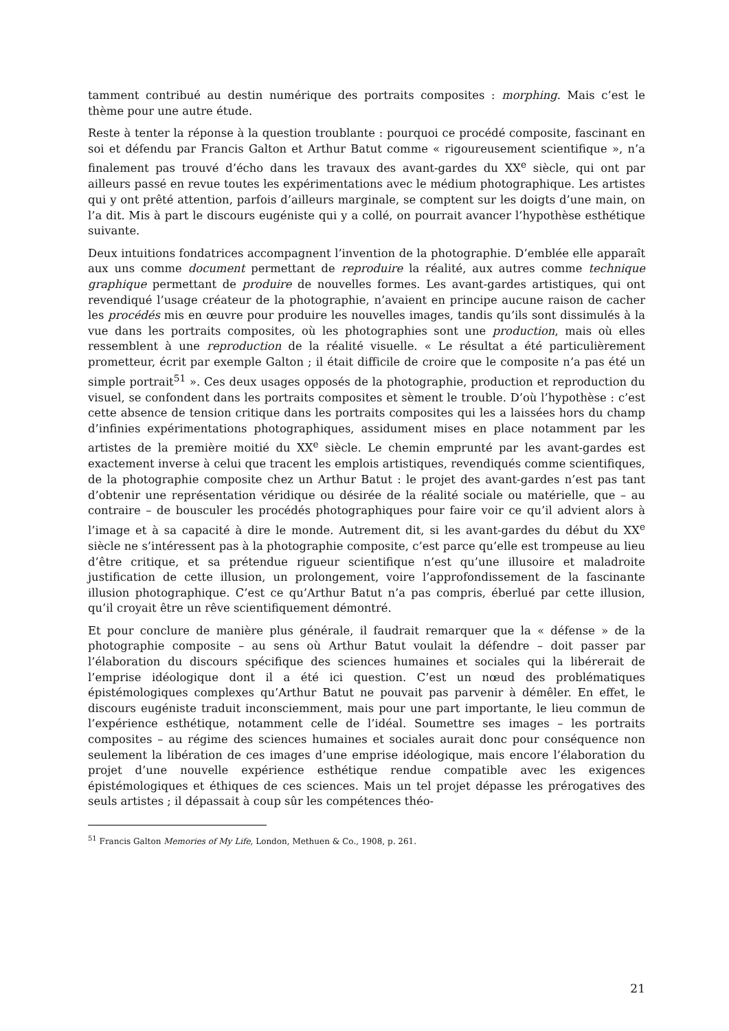tamment contribué au destin numérique des portraits composites : morphing. Mais c’est le thème pour une autre étude.
Reste à tenter la réponse à la question troublante : pourquoi ce procédé composite, fascinant en soi et défendu par Francis Galton et Arthur Batut comme « rigoureusement scientifique », n’a finalement pas trouvé d’écho dans les travaux des avant-gardes du XX<sup>e</sup> siècle, qui ont par ailleurs passé en revue toutes les expérimentations avec le médium photographique. Les artistes qui y ont prêté attention, parfois d’ailleurs marginale, se comptent sur les doigts d’une main, on l’a dit. Mis à part le discours eugéniste qui y a collé, on pourrait avancer l’hypothèse esthétique suivante.
Deux intuitions fondatrices accompagnent l’invention de la photographie. D’emblée elle apparaît aux uns comme document permettant de reproduire la réalité, aux autres comme technique graphique permettant de produire de nouvelles formes. Les avant-gardes artistiques, qui ont revendiqué l’usage créateur de la photographie, n’avaient en principe aucune raison de cacher les procédés mis en œuvre pour produire les nouvelles images, tandis qu’ils sont dissimulés à la vue dans les portraits composites, où les photographies sont une production, mais où elles ressemblent à une reproduction de la réalité visuelle. « Le résultat a été particulièrement prometteur, écrit par exemple Galton ; il était difficile de croire que le composite n’a pas été un simple portrait<sup>51</sup> ». Ces deux usages opposés de la photographie, production et reproduction du visuel, se confondent dans les portraits composites et sèment le trouble. D’où l’hypothèse : c’est cette absence de tension critique dans les portraits composites qui les a laissées hors du champ d’infinies expérimentations photographiques, assidument mises en place notamment par les artistes de la première moitié du XX<sup>e</sup> siècle. Le chemin emprunté par les avant-gardes est exactement inverse à celui que tracent les emplois artistiques, revendiqués comme scientifiques, de la photographie composite chez un Arthur Batut : le projet des avant-gardes n’est pas tant d’obtenir une représentation véridique ou désirée de la réalité sociale ou matérielle, que – au contraire – de bousculer les procédés photographiques pour faire voir ce qu’il advient alors à l’image et à sa capacité à dire le monde. Autrement dit, si les avant-gardes du début du XX<sup>e</sup> siècle ne s’intéressent pas à la photographie composite, c’est parce qu’elle est trompeuse au lieu d’être critique, et sa prétendue rigueur scientifique n’est qu’une illusoire et maladroite justification de cette illusion, un prolongement, voire l’approfondissement de la fascinante illusion photographique. C’est ce qu’Arthur Batut n’a pas compris, éberlué par cette illusion, qu’il croyait être un rêve scientifiquement démontré.
Et pour conclure de manière plus générale, il faudrait remarquer que la « défense » de la photographie composite – au sens où Arthur Batut voulait la défendre – doit passer par l’élaboration du discours spécifique des sciences humaines et sociales qui la libérerait de l’emprise idéologique dont il a été ici question. C’est un nœud des problématiques épistémologiques complexes qu’Arthur Batut ne pouvait pas parvenir à démêler. En effet, le discours eugéniste traduit inconsciemment, mais pour une part importante, le lieu commun de l’expérience esthétique, notamment celle de l’idéal. Soumettre ses images – les portraits composites – au régime des sciences humaines et sociales aurait donc pour conséquence non seulement la libération de ces images d’une emprise idéologique, mais encore l’élaboration du projet d’une nouvelle expérience esthétique rendue compatible avec les exigences épistémologiques et éthiques de ces sciences. Mais un tel projet dépasse les prérogatives des seuls artistes ; il dépassait à coup sûr les compétences théo-
<sup>51</sup> Francis Galton Memories of My Life, London, Methuen & Co., 1908, p. 261.
21